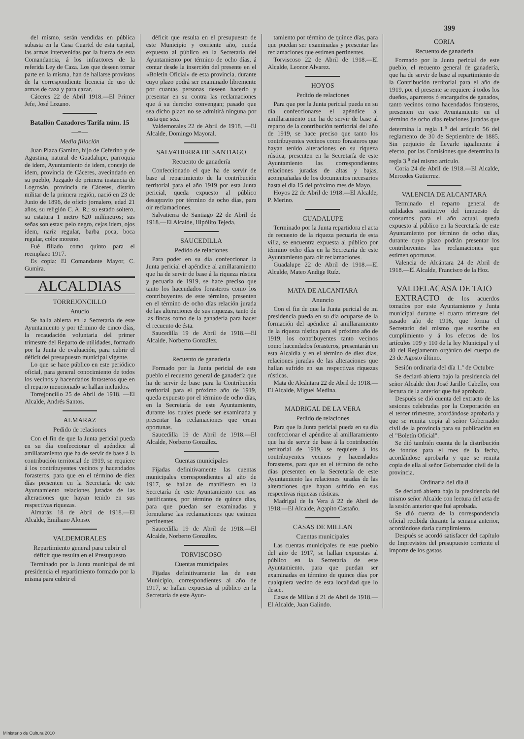399
del mismo, serán vendidas en pública subasta en la Casa Cuartel de esta capital, las armas intervenidas por la fuerza de esta Comandancia, á los infractores de la referida Ley de Caza. Los que deseen tomar parte en la misma, han de hallarse provistos de la correspondiente licencia de uso de armas de caza y para cazar.
Cáceres 22 de Abril 1918.—El Primer Jefe, José Lozano.
Batallón Cazadores Tarifa núm. 15
—=—
Media filiación
Juan Plaza Gamino, hijo de Ceferino y de Agustina, natural de Guadalupe, parroquia de idem, Ayuntamiento de idem, concejo de idem, provincia de Cáceres, avecindado en su pueblo, Juzgado de primera instancia de Logrosán, provincia de Cáceres, distrito militar de la primera región, nació en 23 de Junio de 1896, de oficio jornalero, edad 21 años, su religión C. A. R.; su estado soltero, su estatura 1 metro 620 milímetros; sus señas son estas: pelo negro, cejas idem, ojos idem, naríz regular, barba poca, boca regular, color moreno.
Fué filiado como quinto para el reemplazo 1917.
Es copia: El Comandante Mayor, C. Gumira.
ALCALDIAS
TORREJONCILLO
Anucio
Se halla abierta en la Secretaría de este Ayuntamiento y por término de cinco días, la recaudación voluntaria del primer trimestre del Reparto de utilidades, formado por la Junta de evaluación, para cubrir el déficit del presupuesto municipal vigente.
Lo que se hace público en este periódico oficial, para general conocimiento de todos los vecinos y hacendados forasteros que en el reparto mencionado se hallan incluidos.
Torrejoncillo 25 de Abril de 1918. —El Alcalde, Andrés Santos.
ALMARAZ
Pedido de relaciones
Con el fin de que la Junta pericial pueda en su día confeccionar el apéndice al amillaramiento que ha de servir de base á la contribución territorial de 1919, se requiere á los contribuyentes vecinos y hacendados forasteros, para que en el término de diez días presenten en la Secretaría de este Ayuntamiento relaciones juradas de las alteraciones que hayan tenido en sus respectivas riquezas.
Almaráz 18 de Abril de 1918.—El Alcalde, Emiliano Alonso.
VALDEMORALES
Repartimiento general para cubrir el déficit que resulta en el Presupuesto
Terminado por la Junta municipal de mi presidencia el repartimiento formado por la misma para cubrir el
déficit que resulta en el presupuesto de este Municipio y corriente año, queda expuesto al público en la Secretaría del Ayuntamiento por término de ocho días, á contar desde la inserción del presente en el «Boletín Oficial» de esta provincia, durante cuyo plazo podrá ser examinado libremente por cuantas personas deseen hacerlo y presentar en su contra las reclamaciones que á su derecho convengan; pasado que sea dicho plazo no se admitirá ninguna por justa que sea.
Valdemorales 22 de Abril de 1918. —El Alcalde, Domingo Mayoral.
SALVATIERRA DE SANTIAGO
Recuento de ganadería
Confeccionado el que ha de servir de base al repartimiento de la contribución territorial para el año 1919 por esta Junta pericial, queda expuesto al público desagravio por término de ocho días, para oir reclamaciones.
Salvatierra de Santiago 22 de Abril de 1918.—El Alcalde, Hipólito Tejeda.
SAUCEDILLA
Pedido de relaciones
Para poder en su día confeccionar la Junta pericial el apéndice al amillaramiento que ha de servir de base á la riqueza rústica y pecuaria de 1919, se hace preciso que tanto los hacendados forasteros como los contribuyentes de este término, presenten en el término de ocho días relación jurada de las alteraciones de sus riquezas, tanto de las fincas como de la ganadería para hacer el recuento de ésta.
Saucedilla 19 de Abril de 1918.—El Alcalde, Norberto González.
Recuento de ganadería
Formado por la Junta pericial de este pueblo el recuento general de ganadería que ha de servir de base para la Contribución territorial para el próximo año de 1919, queda expuesto por el término de ocho días, en la Secretaría de este Ayuntamiento, durante los cuales puede ser examinada y presentar las reclamaciones que crean oportunas.
Saucedilla 19 de Abril de 1918.—El Alcalde, Norberto González.
Cuentas municipales
Fijadas definitivamente las cuentas municipales correspondientes al año de 1917, se hallan de manifiesto en la Secretaría de este Ayuntamiento con sus justificantes, por término de quince días, para que puedan ser examinadas y formularse las reclamaciones que estimen pertinentes.
Saucedilla 19 de Abril de 1918.—El Alcalde, Norberto González.
TORVISCOSO
Cuentas municipales
Fijadas definitivamente las de este Municipio, correspondientes al año de 1917, se hallan expuestas al público en la Secretaría de este Ayun-
tamiento por término de quince días, para que puedan ser examinadas y presentar las reclamaciones que estimen pertinentes.
Torviscoso 22 de Abril de 1918.—El Alcalde, Leonor Alvarez.
HOYOS
Pedido de relaciones
Para que por la Junta pericial pueda en su día confeccionarse el apéndice al amillaramiento que ha de servir de base al reparto de la contribución territorial del año de 1919, se hace preciso que tanto los contribuyentes vecinos como forasteros que hayan tenido alteraciones en su riqueza rústica, presenten en la Secretaría de este Ayuntamiento las correspondientes relaciones juradas de altas y bajas, acompañadas de los documentos necesarios hasta el día 15 del próximo mes de Mayo.
Hoyos 22 de Abril de 1918.—El Alcalde, P. Merino.
GUADALUPE
Terminado por la Junta repartidora el acta de recuento de la riqueza pecuaria de esta villa, se encuentra expuesta al público por término ocho días en la Secretaría de este Ayuntamiento para oir reclamaciones.
Guadalupe 22 de Abril de 1918.—El Alcalde, Mateo Andige Ruíz.
MATA DE ALCANTARA
Anuncio
Con el fin de que la Junta pericial de mi presidencia pueda en su día ocuparse de la formación del apéndice al amillaramiento de la riqueza rústica para el próximo año de 1919, los contribuyentes tanto vecinos como hacendados forasteros, presentarán en esta Alcaldía y en el término de diez días, relaciones juradas de las alteraciones que hallan sufrido en sus respectivas riquezas rústicas.
Mata de Alcántara 22 de Abril de 1918.—El Alcalde, Miguel Medina.
MADRIGAL DE LA VERA
Pedido de relaciones
Para que la Junta pericial pueda en su día confeccionar el apéndice al amillaramiento que ha de servir de base á la contribución territorial de 1919, se requiere á los contribuyentes vecinos y hacendados forasteros, para que en el término de ocho días presenten en la Secretaría de este Ayuntamiento las relaciones juradas de las alteraciones que hayan sufrido en sus respectivas riquezas rústicas.
Madrigal de la Vera á 22 de Abril de 1918.—El Alcalde, Agapito Castaño.
CASAS DE MILLAN
Cuentas municipales
Las cuentas municipales de este pueblo del año de 1917, se hallan expuestas al público en la Secretaría de este Ayuntamiento, para que puedan ser examinadas en término de quince días por cualquiera vecino de esta localidad que lo desee.
Casas de Millan á 21 de Abril de 1918.—El Alcalde, Juan Galindo.
CORIA
Recuento de ganadería
Formado por la Junta pericial de este pueblo, el recuento general de ganadería, que ha de servir de base al repartimiento de la Contribución territorial para el año de 1919, por el presente se requiere á todos los dueños, aparceros ó encargados de ganados, tanto vecinos como hacendados forasteros, presenten en este Ayuntamiento en el término de ocho días relaciones juradas que determina la regla 1.<sup>a</sup> del artículo 56 del reglamento de 30 de Septiembre de 1885. Sin perjuicio de llevarle igualmente á efecto, por las Comisiones que determina la regla 3.<sup>a</sup> del mismo artículo.
Coria 24 de Abril de 1918.—El Alcalde, Mercedes Gutierrez.
VALENCIA DE ALCANTARA
Terminado el reparto general de utilidades sustitutivo del impuesto de consumos para el año actual, queda expuesto al público en la Secretaría de este Ayuntamiento por término de ocho días, durante cuyo plazo podrán presentar los contribuyentes las reclamaciones que estimen oportunas.
Valencia de Alcántara 24 de Abril de 1918.—El Alcalde, Francisco de la Hoz.
VALDELACASA DE TAJO
EXTRACTO de los acuerdos tomados por este Ayuntamiento y Junta municipal durante el cuarto trimestre del pasado año de 1916, que forma el Secretario del mismo que suscribe en cumplimiento y á los efectos de los artículos 109 y 110 de la ley Municipal y el 40 del Reglamento orgánico del cuerpo de 23 de Agosto último.
Sesión ordinaria del día 1.º de Octubre
Se declaró abierta bajo la presidencia del señor Alcalde don José Jarillo Cabello, con lectura de la anterior que fué aprobada.
Después se dió cuenta del extracto de las sesiones celebradas por la Corporación en el tercer trimestre, acordándose aprobarla y que se remita copia al señor Gobernador civil de la provincia para su publicación en el "Boletín Oficial".
Se dió también cuenta de la distribución de fondos para el mes de la fecha, acordándose aprobarla y que se remita copia de ella al señor Gobernador civil de la provincia.
Ordinaria del día 8
Se declaró abierta bajo la presidencia del mismo señor Alcalde con lectura del acta de la sesión anterior que fué aprobada.
Se dió cuenta de la correspondencia oficial recibida durante la semana anterior, acordándose darla cumplimiento.
Después se acordó satisfacer del capítulo de Imprevistos del presupuesto corriente el importe de los gastos
Ministerio de Cultura 2010